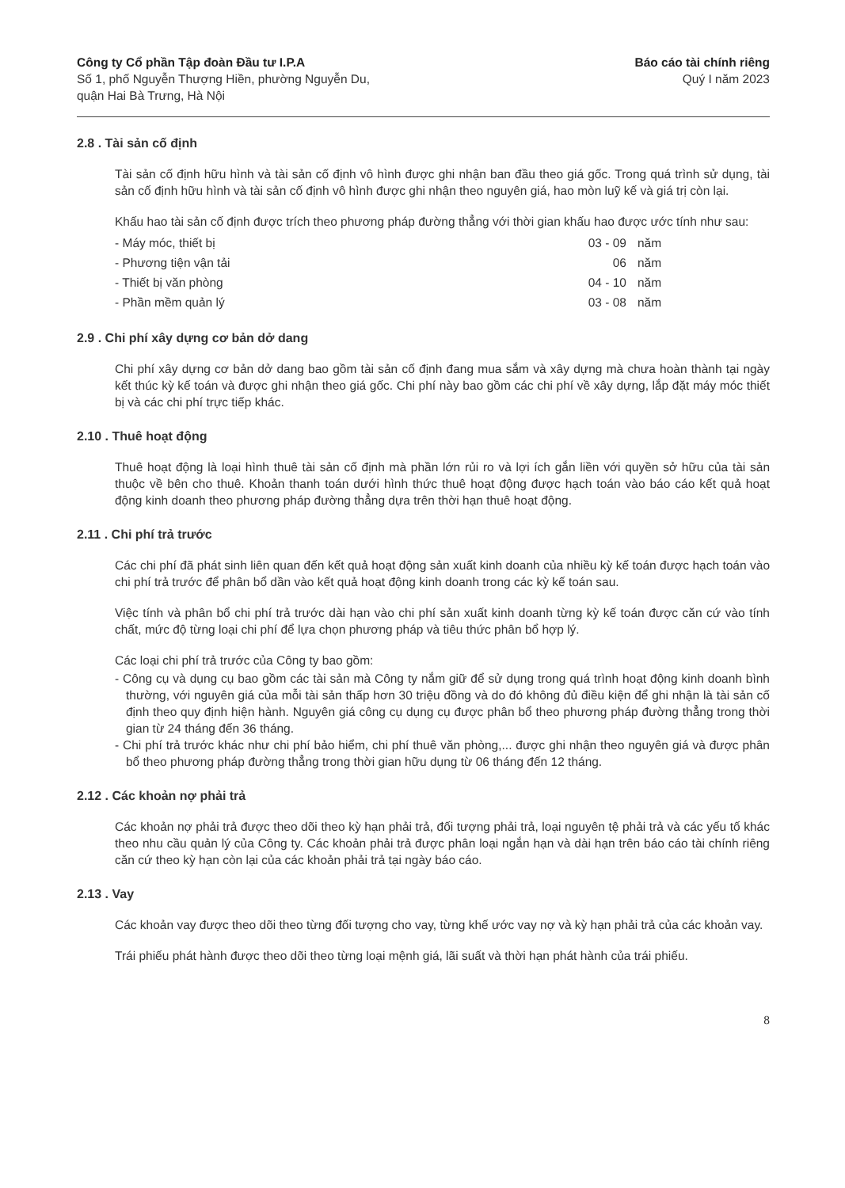Công ty Cổ phần Tập đoàn Đầu tư I.P.A
Số 1, phố Nguyễn Thượng Hiền, phường Nguyễn Du,
quận Hai Bà Trưng, Hà Nội
Báo cáo tài chính riêng
Quý I năm 2023
2.8 . Tài sản cố định
Tài sản cố định hữu hình và tài sản cố định vô hình được ghi nhận ban đầu theo giá gốc. Trong quá trình sử dụng, tài sản cố định hữu hình và tài sản cố định vô hình được ghi nhận theo nguyên giá, hao mòn luỹ kế và giá trị còn lại.
Khấu hao tài sản cố định được trích theo phương pháp đường thẳng với thời gian khấu hao được ước tính như sau:
| - Máy móc, thiết bị | 03 - 09 | năm |
| - Phương tiện vận tải | 06 | năm |
| - Thiết bị văn phòng | 04 - 10 | năm |
| - Phần mềm quản lý | 03 - 08 | năm |
2.9 . Chi phí xây dựng cơ bản dở dang
Chi phí xây dựng cơ bản dở dang bao gồm tài sản cố định đang mua sắm và xây dựng mà chưa hoàn thành tại ngày kết thúc kỳ kế toán và được ghi nhận theo giá gốc. Chi phí này bao gồm các chi phí về xây dựng, lắp đặt máy móc thiết bị và các chi phí trực tiếp khác.
2.10 . Thuê hoạt động
Thuê hoạt động là loại hình thuê tài sản cố định mà phần lớn rủi ro và lợi ích gắn liền với quyền sở hữu của tài sản thuộc về bên cho thuê. Khoản thanh toán dưới hình thức thuê hoạt động được hạch toán vào báo cáo kết quả hoạt động kinh doanh theo phương pháp đường thẳng dựa trên thời hạn thuê hoạt động.
2.11 . Chi phí trả trước
Các chi phí đã phát sinh liên quan đến kết quả hoạt động sản xuất kinh doanh của nhiều kỳ kế toán được hạch toán vào chi phí trả trước để phân bổ dần vào kết quả hoạt động kinh doanh trong các kỳ kế toán sau.
Việc tính và phân bổ chi phí trả trước dài hạn vào chi phí sản xuất kinh doanh từng kỳ kế toán được căn cứ vào tính chất, mức độ từng loại chi phí để lựa chọn phương pháp và tiêu thức phân bổ hợp lý.
Các loại chi phí trả trước của Công ty bao gồm:
- Công cụ và dụng cụ bao gồm các tài sản mà Công ty nắm giữ để sử dụng trong quá trình hoạt động kinh doanh bình thường, với nguyên giá của mỗi tài sản thấp hơn 30 triệu đồng và do đó không đủ điều kiện để ghi nhận là tài sản cố định theo quy định hiện hành. Nguyên giá công cụ dụng cụ được phân bổ theo phương pháp đường thẳng trong thời gian từ 24 tháng đến 36 tháng.
- Chi phí trả trước khác như chi phí bảo hiểm, chi phí thuê văn phòng,... được ghi nhận theo nguyên giá và được phân bổ theo phương pháp đường thẳng trong thời gian hữu dụng từ 06 tháng đến 12 tháng.
2.12 . Các khoản nợ phải trả
Các khoản nợ phải trả được theo dõi theo kỳ hạn phải trả, đối tượng phải trả, loại nguyên tệ phải trả và các yếu tố khác theo nhu cầu quản lý của Công ty. Các khoản phải trả được phân loại ngắn hạn và dài hạn trên báo cáo tài chính riêng căn cứ theo kỳ hạn còn lại của các khoản phải trả tại ngày báo cáo.
2.13 . Vay
Các khoản vay được theo dõi theo từng đối tượng cho vay, từng khế ước vay nợ và kỳ hạn phải trả của các khoản vay.
Trái phiếu phát hành được theo dõi theo từng loại mệnh giá, lãi suất và thời hạn phát hành của trái phiếu.
8